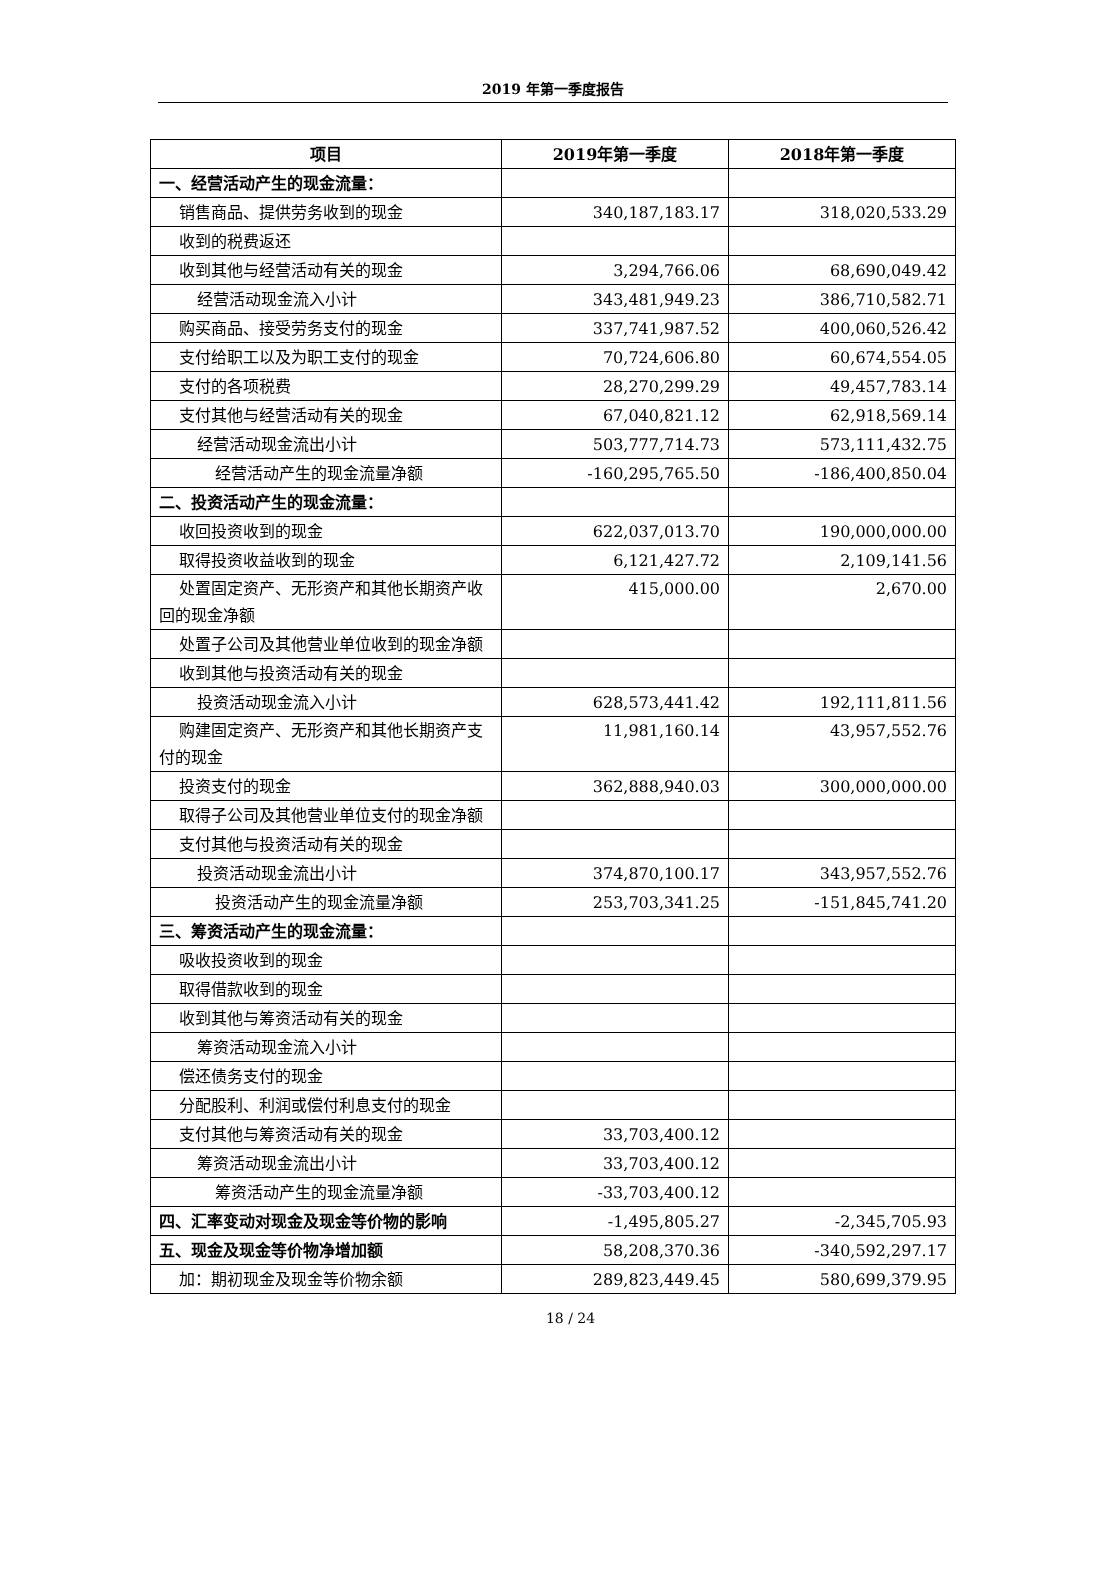2019 年第一季度报告
| 项目 | 2019年第一季度 | 2018年第一季度 |
| --- | --- | --- |
| 一、经营活动产生的现金流量： | | |
| 销售商品、提供劳务收到的现金 | 340,187,183.17 | 318,020,533.29 |
| 收到的税费返还 | | |
| 收到其他与经营活动有关的现金 | 3,294,766.06 | 68,690,049.42 |
| 经营活动现金流入小计 | 343,481,949.23 | 386,710,582.71 |
| 购买商品、接受劳务支付的现金 | 337,741,987.52 | 400,060,526.42 |
| 支付给职工以及为职工支付的现金 | 70,724,606.80 | 60,674,554.05 |
| 支付的各项税费 | 28,270,299.29 | 49,457,783.14 |
| 支付其他与经营活动有关的现金 | 67,040,821.12 | 62,918,569.14 |
| 经营活动现金流出小计 | 503,777,714.73 | 573,111,432.75 |
| 经营活动产生的现金流量净额 | -160,295,765.50 | -186,400,850.04 |
| 二、投资活动产生的现金流量： | | |
| 收回投资收到的现金 | 622,037,013.70 | 190,000,000.00 |
| 取得投资收益收到的现金 | 6,121,427.72 | 2,109,141.56 |
| 处置固定资产、无形资产和其他长期资产收回的现金净额 | 415,000.00 | 2,670.00 |
| 处置子公司及其他营业单位收到的现金净额 | | |
| 收到其他与投资活动有关的现金 | | |
| 投资活动现金流入小计 | 628,573,441.42 | 192,111,811.56 |
| 购建固定资产、无形资产和其他长期资产支付的现金 | 11,981,160.14 | 43,957,552.76 |
| 投资支付的现金 | 362,888,940.03 | 300,000,000.00 |
| 取得子公司及其他营业单位支付的现金净额 | | |
| 支付其他与投资活动有关的现金 | | |
| 投资活动现金流出小计 | 374,870,100.17 | 343,957,552.76 |
| 投资活动产生的现金流量净额 | 253,703,341.25 | -151,845,741.20 |
| 三、筹资活动产生的现金流量： | | |
| 吸收投资收到的现金 | | |
| 取得借款收到的现金 | | |
| 收到其他与筹资活动有关的现金 | | |
| 筹资活动现金流入小计 | | |
| 偿还债务支付的现金 | | |
| 分配股利、利润或偿付利息支付的现金 | | |
| 支付其他与筹资活动有关的现金 | 33,703,400.12 | |
| 筹资活动现金流出小计 | 33,703,400.12 | |
| 筹资活动产生的现金流量净额 | -33,703,400.12 | |
| 四、汇率变动对现金及现金等价物的影响 | -1,495,805.27 | -2,345,705.93 |
| 五、现金及现金等价物净增加额 | 58,208,370.36 | -340,592,297.17 |
| 加：期初现金及现金等价物余额 | 289,823,449.45 | 580,699,379.95 |
18 / 24